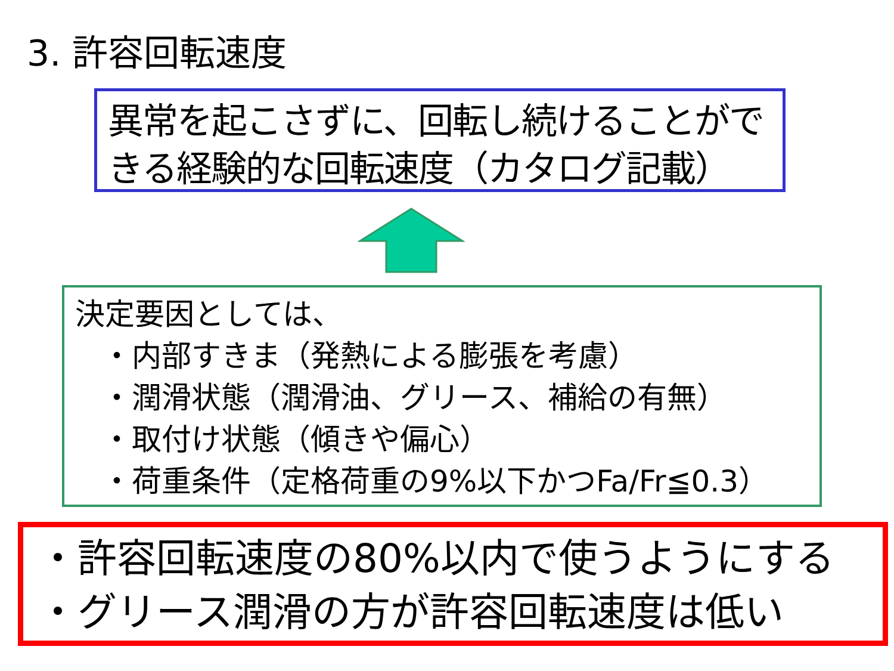3. 許容回転速度
異常を起こさずに、回転し続けることができる経験的な回転速度（カタログ記載）
決定要因としては、
・内部すきま（発熱による膨張を考慮）
・潤滑状態（潤滑油、グリース、補給の有無）
・取付け状態（傾きや偏心）
・荷重条件（定格荷重の9%以下かつFa/Fr≦0.3）
・許容回転速度の80%以内で使うようにする
・グリース潤滑の方が許容回転速度は低い